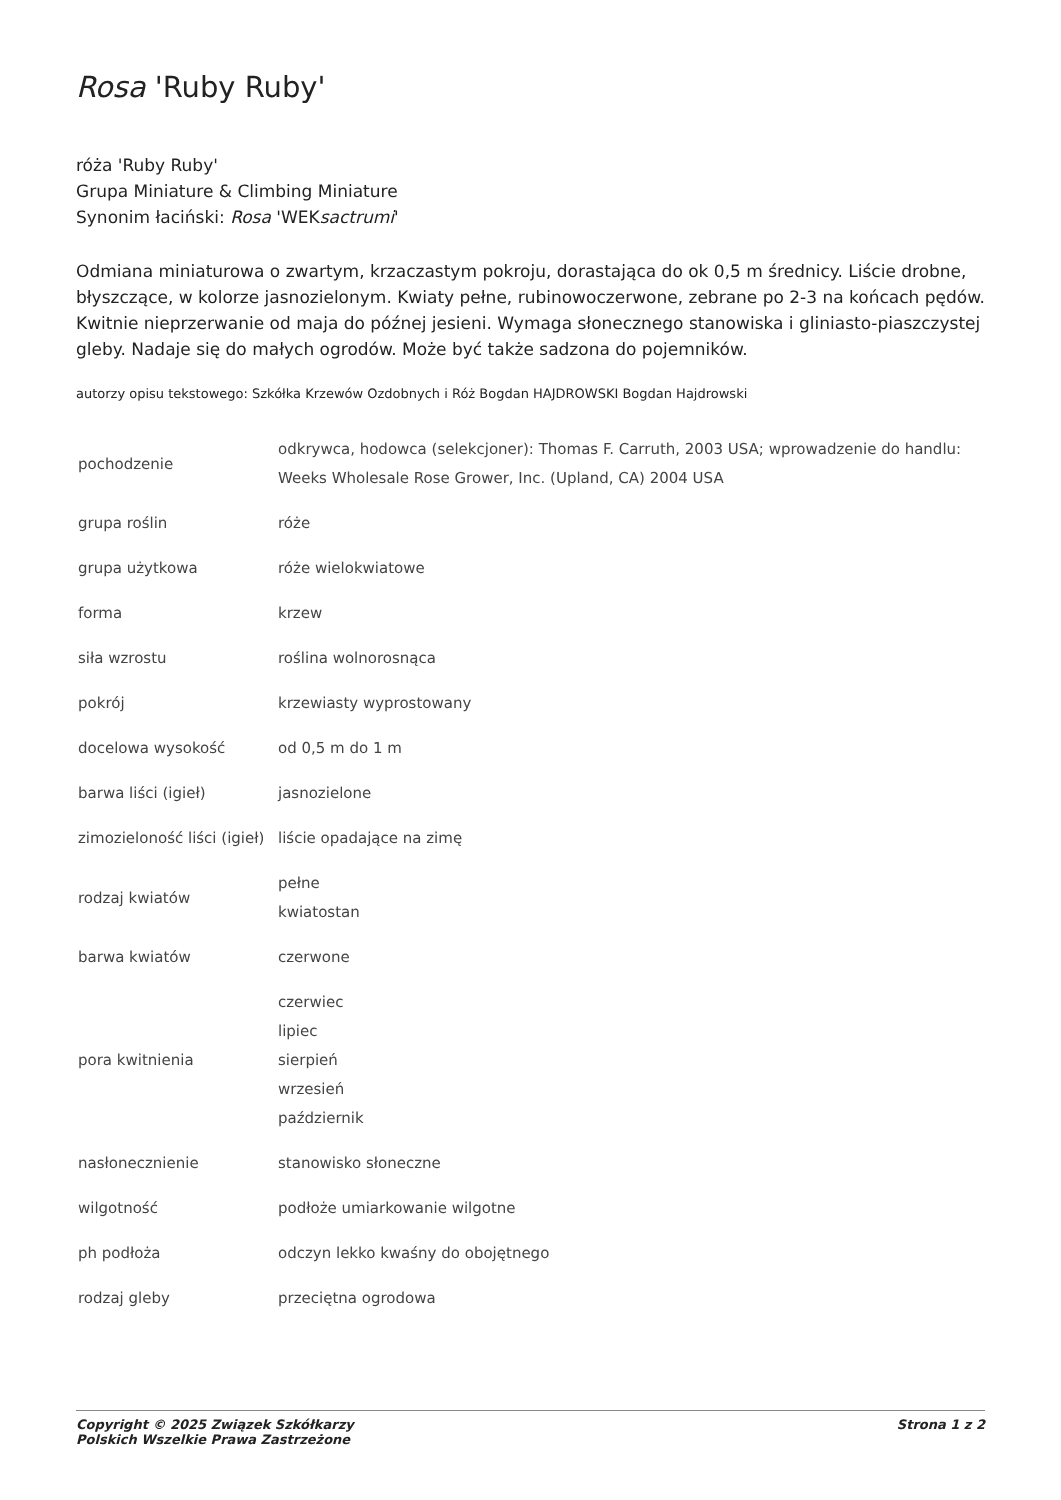Rosa 'Ruby Ruby'
róża 'Ruby Ruby'
Grupa Miniature & Climbing Miniature
Synonim łaciński: Rosa 'WEKsactrumi'
Odmiana miniaturowa o zwartym, krzaczastym pokroju, dorastająca do ok 0,5 m średnicy. Liście drobne, błyszczące, w kolorze jasnozielonym. Kwiaty pełne, rubinowoczerwone, zebrane po 2-3 na końcach pędów. Kwitnie nieprzerwanie od maja do późnej jesieni. Wymaga słonecznego stanowiska i gliniasto-piaszczystej gleby. Nadaje się do małych ogrodów. Może być także sadzona do pojemników.
autorzy opisu tekstowego: Szkółka Krzewów Ozdobnych i Róż Bogdan HAJDROWSKI Bogdan Hajdrowski
| pochodzenie | odkrywca, hodowca (selekcjoner): Thomas F. Carruth, 2003 USA; wprowadzenie do handlu: Weeks Wholesale Rose Grower, Inc. (Upland, CA) 2004 USA |
| grupa roślin | róże |
| grupa użytkowa | róże wielokwiatowe |
| forma | krzew |
| siła wzrostu | roślina wolnorosnąca |
| pokrój | krzewiasty wyprostowany |
| docelowa wysokość | od 0,5 m do 1 m |
| barwa liści (igieł) | jasnozielone |
| zimozieloność liści (igieł) | liście opadające na zimę |
| rodzaj kwiatów | pełne kwiatostan |
| barwa kwiatów | czerwone |
| pora kwitnienia | czerwiec lipiec sierpień wrzesień październik |
| nasłonecznienie | stanowisko słoneczne |
| wilgotność | podłoże umiarkowanie wilgotne |
| ph podłoża | odczyn lekko kwaśny do obojętnego |
| rodzaj gleby | przeciętna ogrodowa |
Copyright © 2025 Związek Szkółkarzy
Polskich Wszelkie Prawa Zastrzeżone
Strona 1 z 2